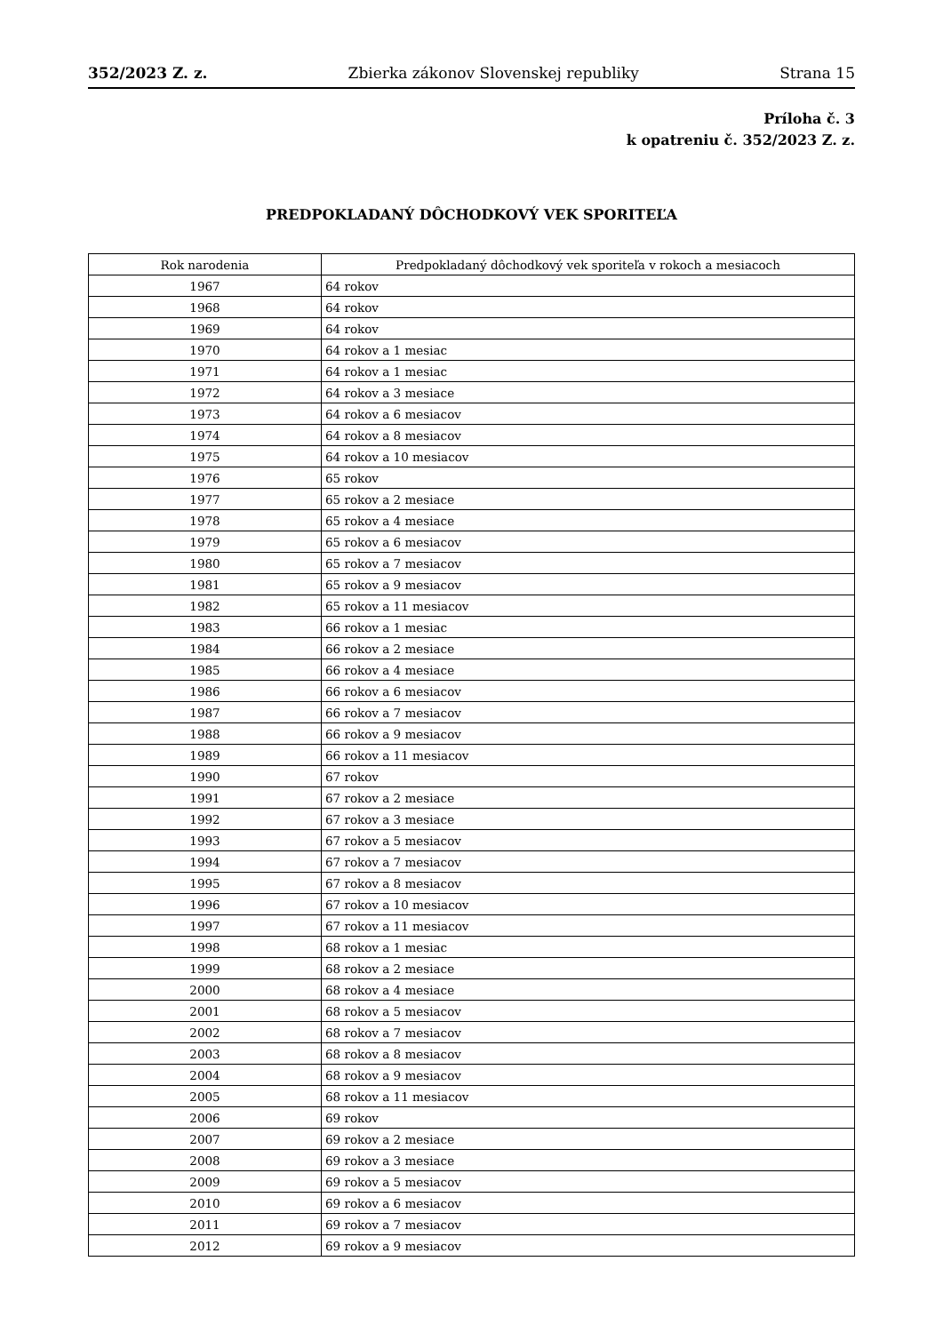352/2023 Z. z. Zbierka zákonov Slovenskej republiky Strana 15
Príloha č. 3
k opatreniu č. 352/2023 Z. z.
PREDPOKLADANÝ DÔCHODKOVÝ VEK SPORITEĽA
| Rok narodenia | Predpokladaný dôchodkový vek sporiteľa v rokoch a mesiacoch |
| --- | --- |
| 1967 | 64 rokov |
| 1968 | 64 rokov |
| 1969 | 64 rokov |
| 1970 | 64 rokov a 1 mesiac |
| 1971 | 64 rokov a 1 mesiac |
| 1972 | 64 rokov a 3 mesiace |
| 1973 | 64 rokov a 6 mesiacov |
| 1974 | 64 rokov a 8 mesiacov |
| 1975 | 64 rokov a 10 mesiacov |
| 1976 | 65 rokov |
| 1977 | 65 rokov a 2 mesiace |
| 1978 | 65 rokov a 4 mesiace |
| 1979 | 65 rokov a 6 mesiacov |
| 1980 | 65 rokov a 7 mesiacov |
| 1981 | 65 rokov a 9 mesiacov |
| 1982 | 65 rokov a 11 mesiacov |
| 1983 | 66 rokov a 1 mesiac |
| 1984 | 66 rokov a 2 mesiace |
| 1985 | 66 rokov a 4 mesiace |
| 1986 | 66 rokov a 6 mesiacov |
| 1987 | 66 rokov a 7 mesiacov |
| 1988 | 66 rokov a 9 mesiacov |
| 1989 | 66 rokov a 11 mesiacov |
| 1990 | 67 rokov |
| 1991 | 67 rokov a 2 mesiace |
| 1992 | 67 rokov a 3 mesiace |
| 1993 | 67 rokov a 5 mesiacov |
| 1994 | 67 rokov a 7 mesiacov |
| 1995 | 67 rokov a 8 mesiacov |
| 1996 | 67 rokov a 10 mesiacov |
| 1997 | 67 rokov a 11 mesiacov |
| 1998 | 68 rokov a 1 mesiac |
| 1999 | 68 rokov a 2 mesiace |
| 2000 | 68 rokov a 4 mesiace |
| 2001 | 68 rokov a 5 mesiacov |
| 2002 | 68 rokov a 7 mesiacov |
| 2003 | 68 rokov a 8 mesiacov |
| 2004 | 68 rokov a 9 mesiacov |
| 2005 | 68 rokov a 11 mesiacov |
| 2006 | 69 rokov |
| 2007 | 69 rokov a 2 mesiace |
| 2008 | 69 rokov a 3 mesiace |
| 2009 | 69 rokov a 5 mesiacov |
| 2010 | 69 rokov a 6 mesiacov |
| 2011 | 69 rokov a 7 mesiacov |
| 2012 | 69 rokov a 9 mesiacov |